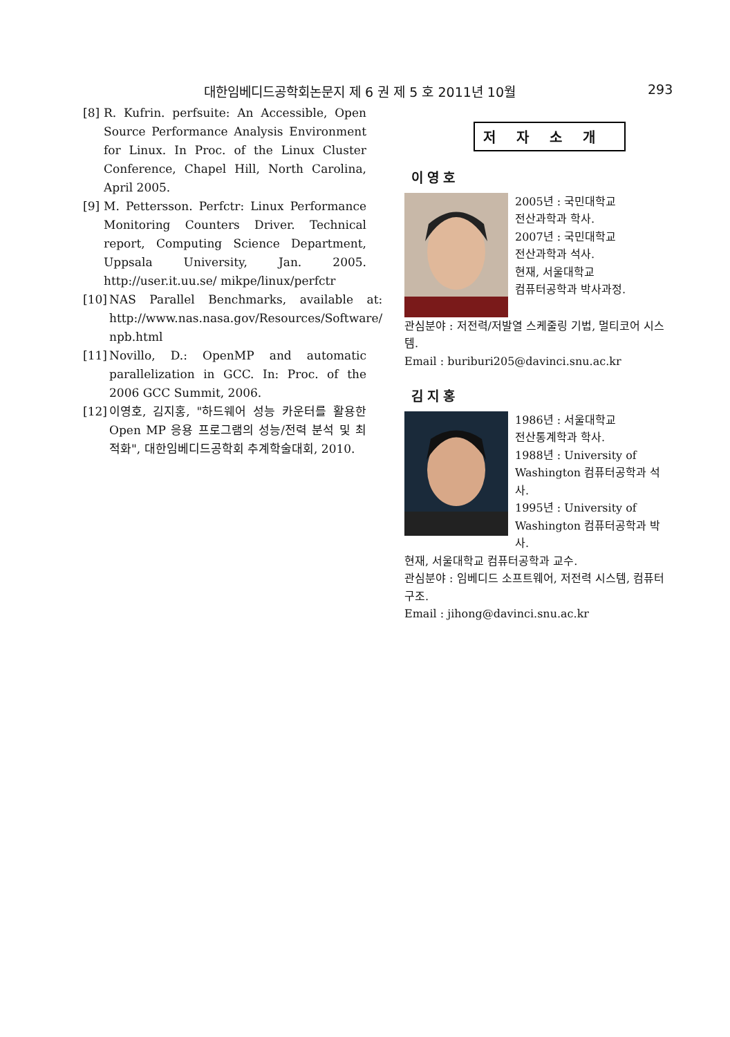대한임베디드공학회논문지 제 6 권 제 5 호 2011년 10월 293
[8] R. Kufrin. perfsuite: An Accessible, Open Source Performance Analysis Environment for Linux. In Proc. of the Linux Cluster Conference, Chapel Hill, North Carolina, April 2005.
[9] M. Pettersson. Perfctr: Linux Performance Monitoring Counters Driver. Technical report, Computing Science Department, Uppsala University, Jan. 2005. http://user.it.uu.se/ mikpe/linux/perfctr
[10] NAS Parallel Benchmarks, available at: http://www.nas.nasa.gov/Resources/Software/ npb.html
[11] Novillo, D.: OpenMP and automatic parallelization in GCC. In: Proc. of the 2006 GCC Summit, 2006.
[12] 이영호, 김지홍, "하드웨어 성능 카운터를 활용한 Open MP 응용 프로그램의 성능/전력 분석 및 최적화", 대한임베디드공학회 추계학술대회, 2010.
저자소개
이영호
2005년 : 국민대학교
전산과학과 학사.
2007년 : 국민대학교
전산과학과 석사.
현재, 서울대학교
컴퓨터공학과 박사과정.
관심분야 : 저전력/저발열 스케줄링 기법, 멀티코어 시스템.
Email : buriburi205@davinci.snu.ac.kr
김지홍
1986년 : 서울대학교
전산통계학과 학사.
1988년 : University of Washington 컴퓨터공학과 석사.
1995년 : University of Washington 컴퓨터공학과 박사.
현재, 서울대학교 컴퓨터공학과 교수.
관심분야 : 임베디드 소프트웨어, 저전력 시스템, 컴퓨터 구조.
Email : jihong@davinci.snu.ac.kr